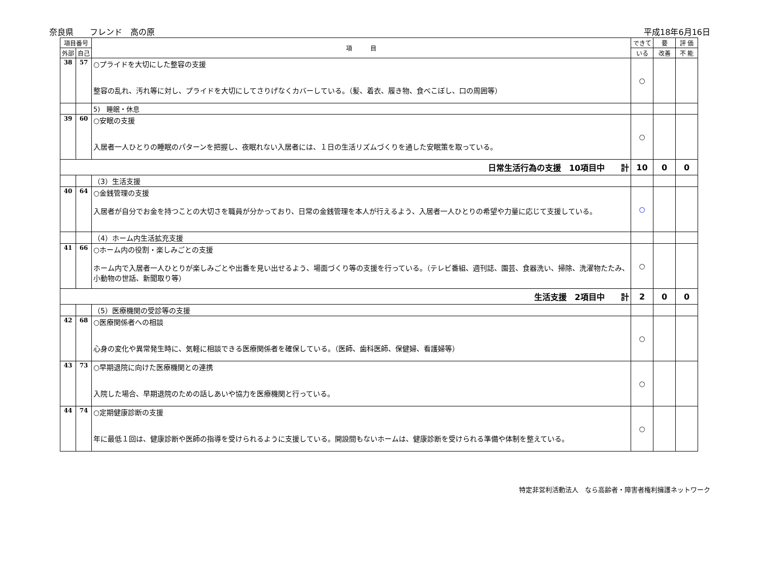奈良県　　フレンド　高の原 平成18年6月16日
| 項目番号 | | 項 目 | できて | 要 | 評 価 |
| --- | --- | --- | --- | --- | --- |
| 外部 | 自己 | | いる | 改善 | 不 能 |
| 38 | 57 | ○プライドを大切にした整容の支援 整容の乱れ、汚れ等に対し、プライドを大切にしてさりげなくカバーしている。（髪、着衣、履き物、食べこぼし、口の周囲等） | ○ | | |
| | | 5) 睡眠・休息 | | | |
| 39 | 60 | ○安眠の支援 入居者一人ひとりの睡眠のパターンを把握し、夜眠れない入居者には、１日の生活リズムづくりを通した安眠策を取っている。 | ○ | | |
| 日常生活行為の支援 10項目中 計 | | | 10 | 0 | 0 |
| | | （3）生活支援 | | | |
| 40 | 64 | ○金銭管理の支援 入居者が自分でお金を持つことの大切さを職員が分かっており、日常の金銭管理を本人が行えるよう、入居者一人ひとりの希望や力量に応じて支援している。 | ○ | | |
| | | （4）ホーム内生活拡充支援 | | | |
| 41 | 66 | ○ホーム内の役割・楽しみごとの支援 ホーム内で入居者一人ひとりが楽しみごとや出番を見い出せるよう、場面づくり等の支援を行っている。（テレビ番組、週刊誌、園芸、食器洗い、掃除、洗濯物たたみ、小動物の世話、新聞取り等） | ○ | | |
| 生活支援 2項目中 計 | | | 2 | 0 | 0 |
| | | （5）医療機関の受診等の支援 | | | |
| 42 | 68 | ○医療関係者への相談 心身の変化や異常発生時に、気軽に相談できる医療関係者を確保している。（医師、歯科医師、保健婦、看護婦等） | ○ | | |
| 43 | 73 | ○早期退院に向けた医療機関との連携 入院した場合、早期退院のための話しあいや協力を医療機関と行っている。 | ○ | | |
| 44 | 74 | ○定期健康診断の支援 年に最低１回は、健康診断や医師の指導を受けられるように支援している。開設間もないホームは、健康診断を受けられる準備や体制を整えている。 | ○ | | |
特定非営利活動法人　なら高齢者・障害者権利擁護ネットワーク